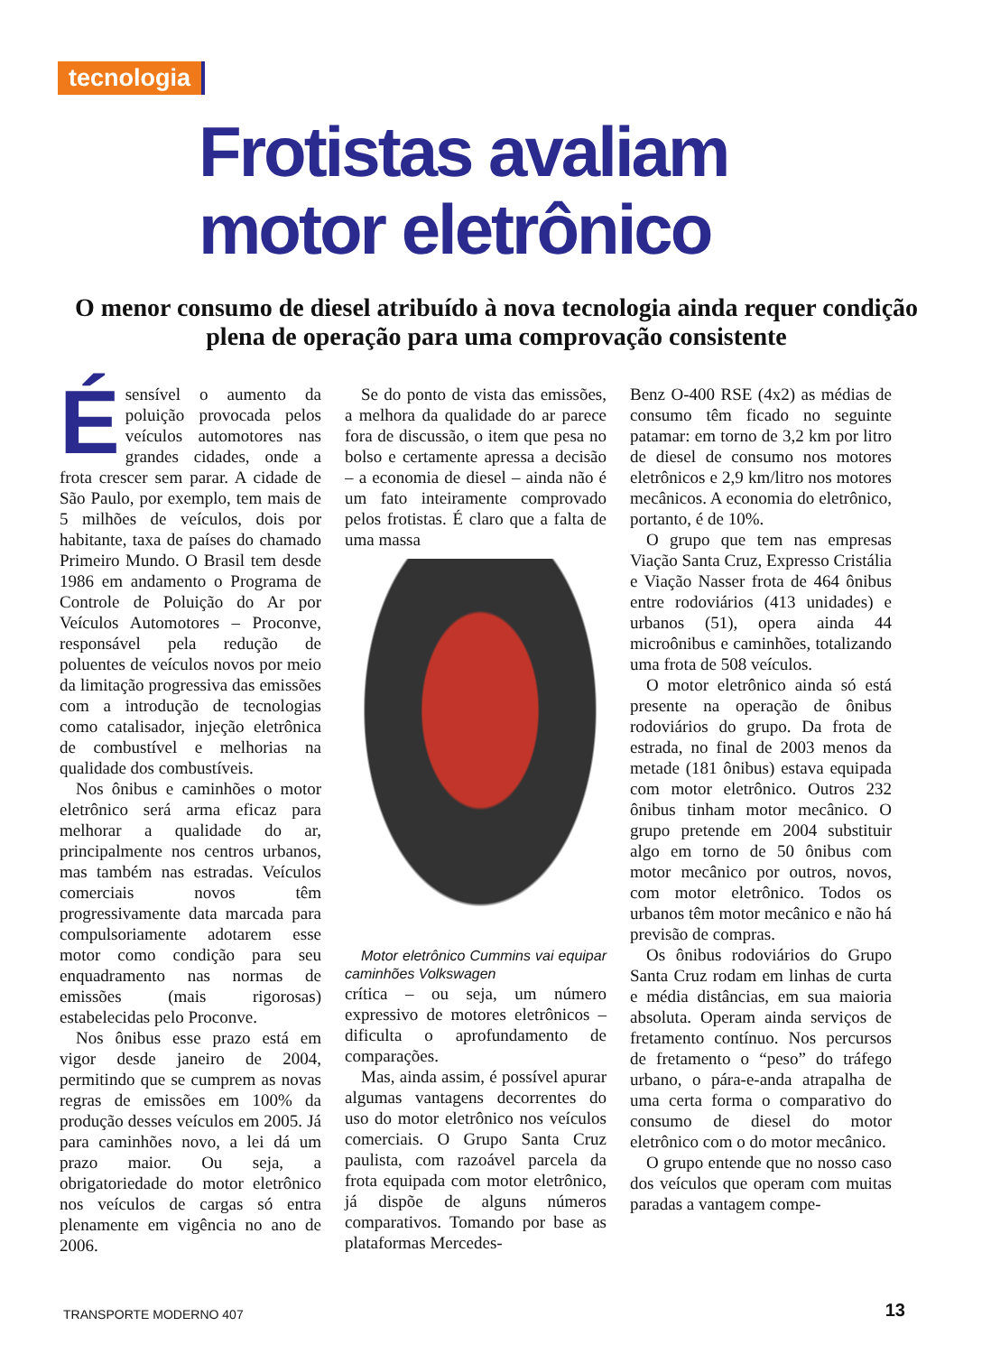tecnologia
Frotistas avaliam
motor eletrônico
O menor consumo de diesel atribuído à nova tecnologia ainda requer condição plena de operação para uma comprovação consistente
Ésensível o aumento da poluição provocada pelos veículos automotores nas grandes cidades, onde a frota crescer sem parar. A cidade de São Paulo, por exemplo, tem mais de 5 milhões de veículos, dois por habitante, taxa de países do chamado Primeiro Mundo. O Brasil tem desde 1986 em andamento o Programa de Controle de Poluição do Ar por Veículos Automotores – Proconve, responsável pela redução de poluentes de veículos novos por meio da limitação progressiva das emissões com a introdução de tecnologias como catalisador, injeção eletrônica de combustível e melhorias na qualidade dos combustíveis.
Nos ônibus e caminhões o motor eletrônico será arma eficaz para melhorar a qualidade do ar, principalmente nos centros urbanos, mas também nas estradas. Veículos comerciais novos têm progressivamente data marcada para compulsoriamente adotarem esse motor como condição para seu enquadramento nas normas de emissões (mais rigorosas) estabelecidas pelo Proconve.
Nos ônibus esse prazo está em vigor desde janeiro de 2004, permitindo que se cumprem as novas regras de emissões em 100% da produção desses veículos em 2005. Já para caminhões novo, a lei dá um prazo maior. Ou seja, a obrigatoriedade do motor eletrônico nos veículos de cargas só entra plenamente em vigência no ano de 2006.
Se do ponto de vista das emissões, a melhora da qualidade do ar parece fora de discussão, o item que pesa no bolso e certamente apressa a decisão – a economia de diesel – ainda não é um fato inteiramente comprovado pelos frotistas. É claro que a falta de uma massa
Motor eletrônico Cummins vai equipar caminhões Volkswagen
crítica – ou seja, um número expressivo de motores eletrônicos – dificulta o aprofundamento de comparações.
Mas, ainda assim, é possível apurar algumas vantagens decorrentes do uso do motor eletrônico nos veículos comerciais. O Grupo Santa Cruz paulista, com razoável parcela da frota equipada com motor eletrônico, já dispõe de alguns números comparativos. Tomando por base as plataformas Mercedes-
Benz O-400 RSE (4x2) as médias de consumo têm ficado no seguinte patamar: em torno de 3,2 km por litro de diesel de consumo nos motores eletrônicos e 2,9 km/litro nos motores mecânicos. A economia do eletrônico, portanto, é de 10%.
O grupo que tem nas empresas Viação Santa Cruz, Expresso Cristália e Viação Nasser frota de 464 ônibus entre rodoviários (413 unidades) e urbanos (51), opera ainda 44 microônibus e caminhões, totalizando uma frota de 508 veículos.
O motor eletrônico ainda só está presente na operação de ônibus rodoviários do grupo. Da frota de estrada, no final de 2003 menos da metade (181 ônibus) estava equipada com motor eletrônico. Outros 232 ônibus tinham motor mecânico. O grupo pretende em 2004 substituir algo em torno de 50 ônibus com motor mecânico por outros, novos, com motor eletrônico. Todos os urbanos têm motor mecânico e não há previsão de compras.
Os ônibus rodoviários do Grupo Santa Cruz rodam em linhas de curta e média distâncias, em sua maioria absoluta. Operam ainda serviços de fretamento contínuo. Nos percursos de fretamento o “peso” do tráfego urbano, o pára-e-anda atrapalha de uma certa forma o comparativo do consumo de diesel do motor eletrônico com o do motor mecânico.
O grupo entende que no nosso caso dos veículos que operam com muitas paradas a vantagem compe-
TRANSPORTE MODERNO 407 13